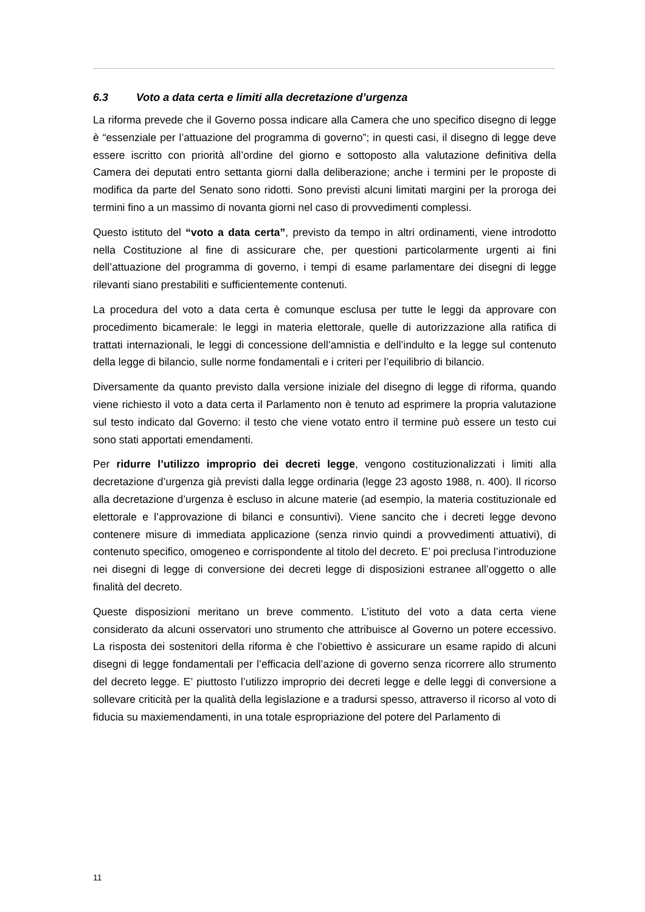6.3 Voto a data certa e limiti alla decretazione d’urgenza
La riforma prevede che il Governo possa indicare alla Camera che uno specifico disegno di legge è “essenziale per l’attuazione del programma di governo”; in questi casi, il disegno di legge deve essere iscritto con priorità all’ordine del giorno e sottoposto alla valutazione definitiva della Camera dei deputati entro settanta giorni dalla deliberazione; anche i termini per le proposte di modifica da parte del Senato sono ridotti. Sono previsti alcuni limitati margini per la proroga dei termini fino a un massimo di novanta giorni nel caso di provvedimenti complessi.
Questo istituto del “voto a data certa”, previsto da tempo in altri ordinamenti, viene introdotto nella Costituzione al fine di assicurare che, per questioni particolarmente urgenti ai fini dell’attuazione del programma di governo, i tempi di esame parlamentare dei disegni di legge rilevanti siano prestabiliti e sufficientemente contenuti.
La procedura del voto a data certa è comunque esclusa per tutte le leggi da approvare con procedimento bicamerale: le leggi in materia elettorale, quelle di autorizzazione alla ratifica di trattati internazionali, le leggi di concessione dell’amnistia e dell’indulto e la legge sul contenuto della legge di bilancio, sulle norme fondamentali e i criteri per l’equilibrio di bilancio.
Diversamente da quanto previsto dalla versione iniziale del disegno di legge di riforma, quando viene richiesto il voto a data certa il Parlamento non è tenuto ad esprimere la propria valutazione sul testo indicato dal Governo: il testo che viene votato entro il termine può essere un testo cui sono stati apportati emendamenti.
Per ridurre l’utilizzo improprio dei decreti legge, vengono costituzionalizzati i limiti alla decretazione d’urgenza già previsti dalla legge ordinaria (legge 23 agosto 1988, n. 400). Il ricorso alla decretazione d’urgenza è escluso in alcune materie (ad esempio, la materia costituzionale ed elettorale e l’approvazione di bilanci e consuntivi). Viene sancito che i decreti legge devono contenere misure di immediata applicazione (senza rinvio quindi a provvedimenti attuativi), di contenuto specifico, omogeneo e corrispondente al titolo del decreto. E’ poi preclusa l’introduzione nei disegni di legge di conversione dei decreti legge di disposizioni estranee all’oggetto o alle finalità del decreto.
Queste disposizioni meritano un breve commento. L’istituto del voto a data certa viene considerato da alcuni osservatori uno strumento che attribuisce al Governo un potere eccessivo. La risposta dei sostenitori della riforma è che l’obiettivo è assicurare un esame rapido di alcuni disegni di legge fondamentali per l’efficacia dell’azione di governo senza ricorrere allo strumento del decreto legge. E’ piuttosto l’utilizzo improprio dei decreti legge e delle leggi di conversione a sollevare criticità per la qualità della legislazione e a tradursi spesso, attraverso il ricorso al voto di fiducia su maxiemendamenti, in una totale espropriazione del potere del Parlamento di
11